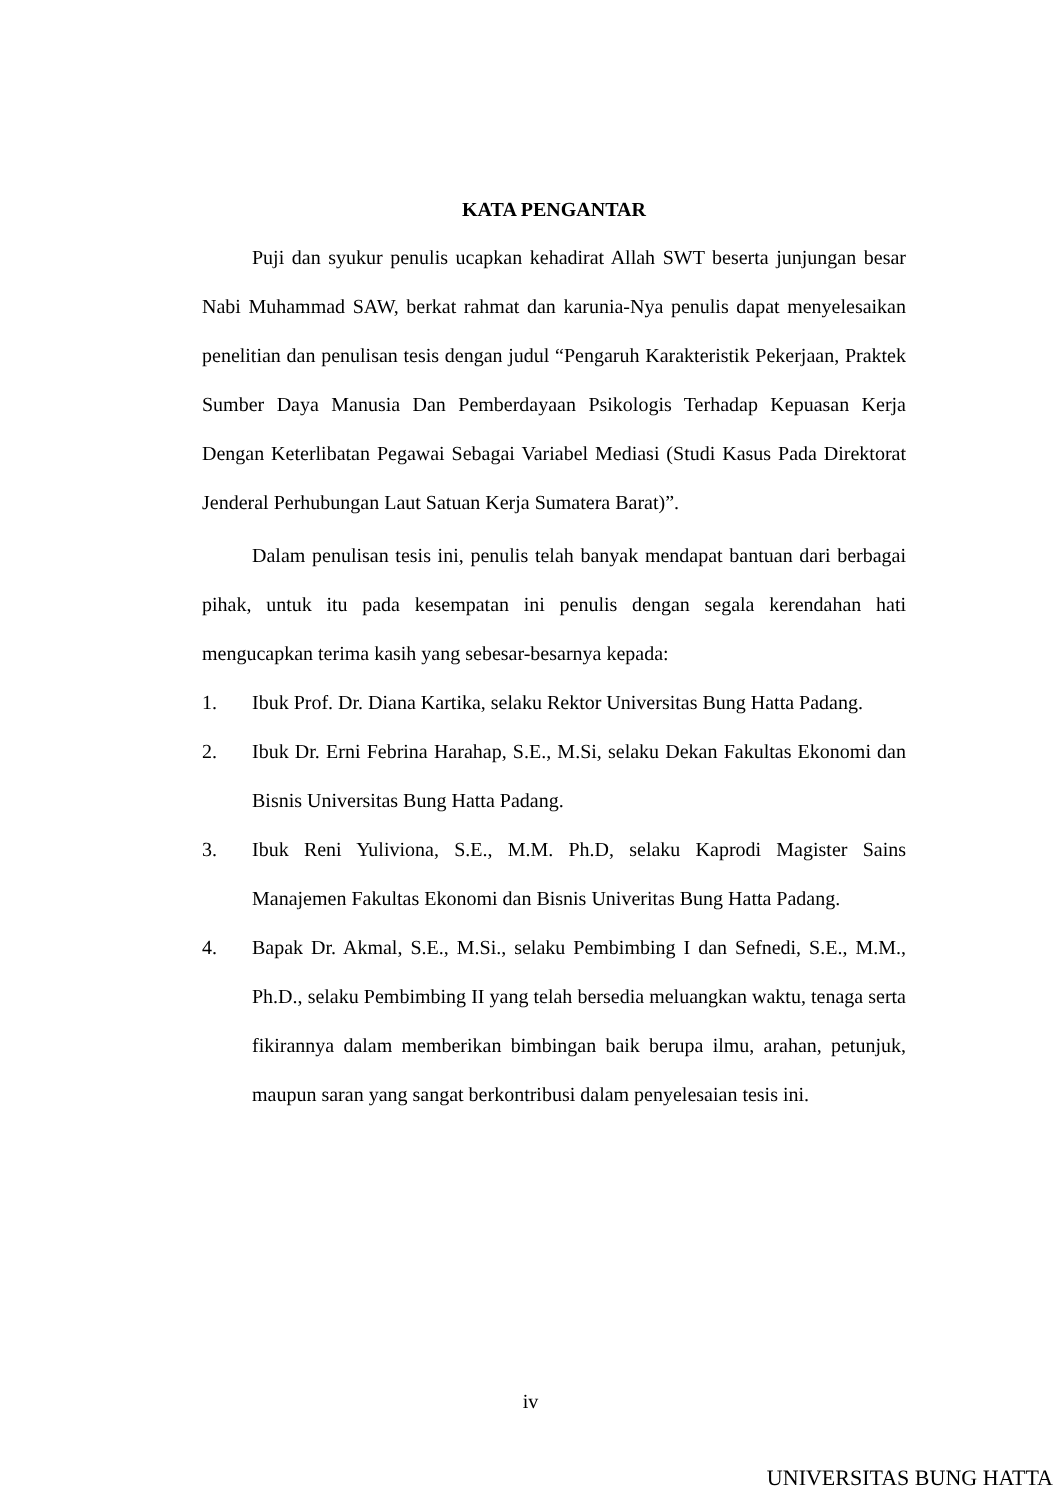KATA PENGANTAR
Puji dan syukur penulis ucapkan kehadirat Allah SWT beserta junjungan besar Nabi Muhammad SAW, berkat rahmat dan karunia-Nya penulis dapat menyelesaikan penelitian dan penulisan tesis dengan judul “Pengaruh Karakteristik Pekerjaan, Praktek Sumber Daya Manusia Dan Pemberdayaan Psikologis Terhadap Kepuasan Kerja Dengan Keterlibatan Pegawai Sebagai Variabel Mediasi (Studi Kasus Pada Direktorat Jenderal Perhubungan Laut Satuan Kerja Sumatera Barat)”.
Dalam penulisan tesis ini, penulis telah banyak mendapat bantuan dari berbagai pihak, untuk itu pada kesempatan ini penulis dengan segala kerendahan hati mengucapkan terima kasih yang sebesar-besarnya kepada:
1. Ibuk Prof. Dr. Diana Kartika, selaku Rektor Universitas Bung Hatta Padang.
2. Ibuk Dr. Erni Febrina Harahap, S.E., M.Si, selaku Dekan Fakultas Ekonomi dan Bisnis Universitas Bung Hatta Padang.
3. Ibuk Reni Yuliviona, S.E., M.M. Ph.D, selaku Kaprodi Magister Sains Manajemen Fakultas Ekonomi dan Bisnis Univeritas Bung Hatta Padang.
4. Bapak Dr. Akmal, S.E., M.Si., selaku Pembimbing I dan Sefnedi, S.E., M.M., Ph.D., selaku Pembimbing II yang telah bersedia meluangkan waktu, tenaga serta fikirannya dalam memberikan bimbingan baik berupa ilmu, arahan, petunjuk, maupun saran yang sangat berkontribusi dalam penyelesaian tesis ini.
iv
UNIVERSITAS BUNG HATTA